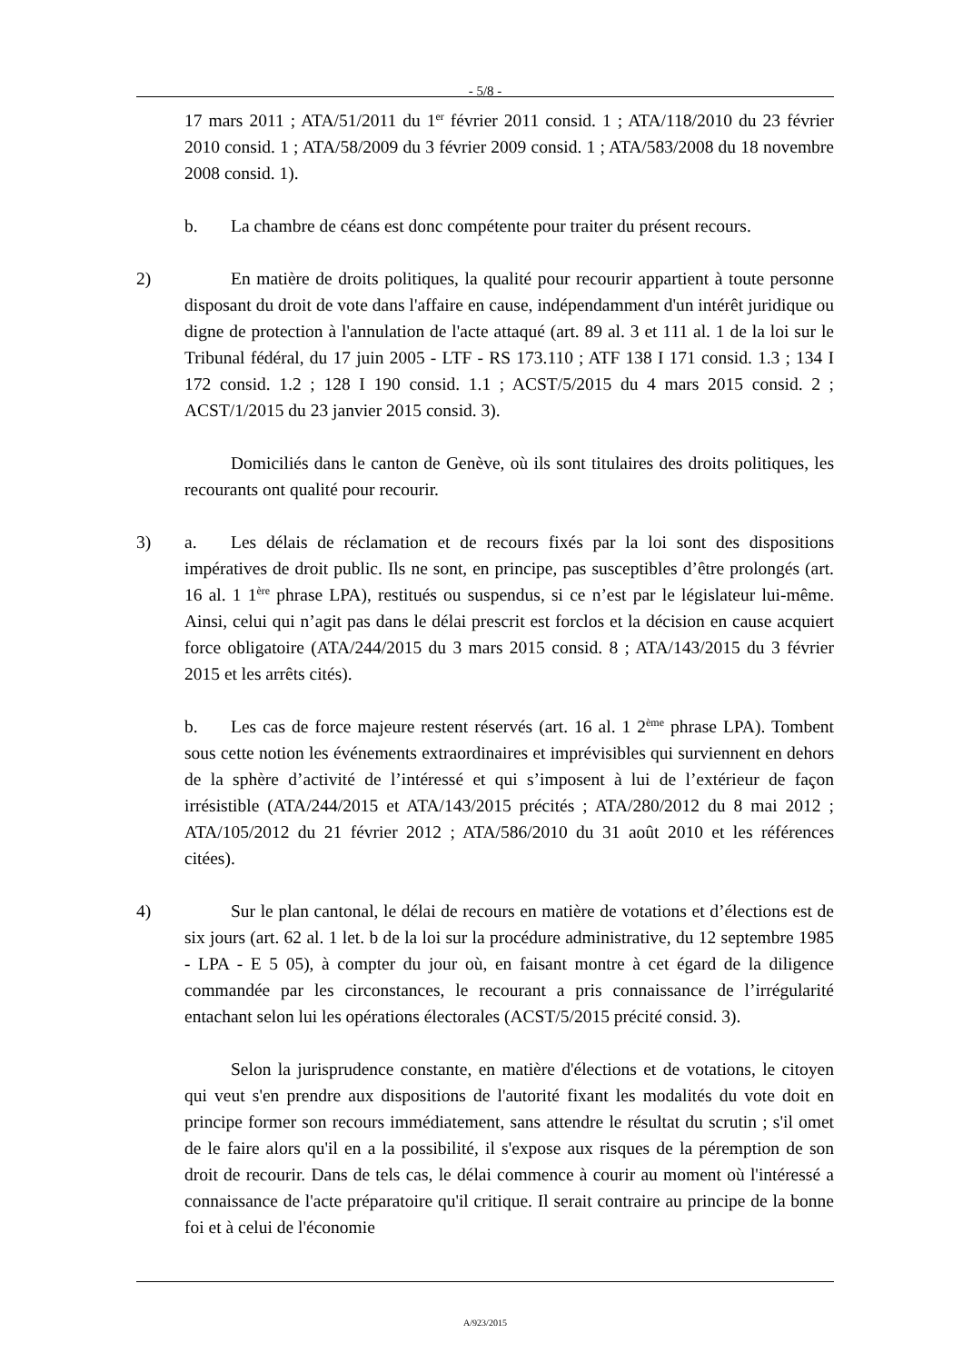- 5/8 -
17 mars 2011 ; ATA/51/2011 du 1<sup>er</sup> février 2011 consid. 1 ; ATA/118/2010 du 23 février 2010 consid. 1 ; ATA/58/2009 du 3 février 2009 consid. 1 ; ATA/583/2008 du 18 novembre 2008 consid. 1).
b. La chambre de céans est donc compétente pour traiter du présent recours.
2) En matière de droits politiques, la qualité pour recourir appartient à toute personne disposant du droit de vote dans l'affaire en cause, indépendamment d'un intérêt juridique ou digne de protection à l'annulation de l'acte attaqué (art. 89 al. 3 et 111 al. 1 de la loi sur le Tribunal fédéral, du 17 juin 2005 - LTF - RS 173.110 ; ATF 138 I 171 consid. 1.3 ; 134 I 172 consid. 1.2 ; 128 I 190 consid. 1.1 ; ACST/5/2015 du 4 mars 2015 consid. 2 ; ACST/1/2015 du 23 janvier 2015 consid. 3).
Domiciliés dans le canton de Genève, où ils sont titulaires des droits politiques, les recourants ont qualité pour recourir.
3) a. Les délais de réclamation et de recours fixés par la loi sont des dispositions impératives de droit public. Ils ne sont, en principe, pas susceptibles d’être prolongés (art. 16 al. 1 1<sup>ère</sup> phrase LPA), restitués ou suspendus, si ce n’est par le législateur lui-même. Ainsi, celui qui n’agit pas dans le délai prescrit est forclos et la décision en cause acquiert force obligatoire (ATA/244/2015 du 3 mars 2015 consid. 8 ; ATA/143/2015 du 3 février 2015 et les arrêts cités).
b. Les cas de force majeure restent réservés (art. 16 al. 1 2<sup>ème</sup> phrase LPA). Tombent sous cette notion les événements extraordinaires et imprévisibles qui surviennent en dehors de la sphère d’activité de l’intéressé et qui s’imposent à lui de l’extérieur de façon irrésistible (ATA/244/2015 et ATA/143/2015 précités ; ATA/280/2012 du 8 mai 2012 ; ATA/105/2012 du 21 février 2012 ; ATA/586/2010 du 31 août 2010 et les références citées).
4) Sur le plan cantonal, le délai de recours en matière de votations et d’élections est de six jours (art. 62 al. 1 let. b de la loi sur la procédure administrative, du 12 septembre 1985 - LPA - E 5 05), à compter du jour où, en faisant montre à cet égard de la diligence commandée par les circonstances, le recourant a pris connaissance de l’irrégularité entachant selon lui les opérations électorales (ACST/5/2015 précité consid. 3).
Selon la jurisprudence constante, en matière d'élections et de votations, le citoyen qui veut s'en prendre aux dispositions de l'autorité fixant les modalités du vote doit en principe former son recours immédiatement, sans attendre le résultat du scrutin ; s'il omet de le faire alors qu'il en a la possibilité, il s'expose aux risques de la péremption de son droit de recourir. Dans de tels cas, le délai commence à courir au moment où l'intéressé a connaissance de l'acte préparatoire qu'il critique. Il serait contraire au principe de la bonne foi et à celui de l'économie
A/923/2015